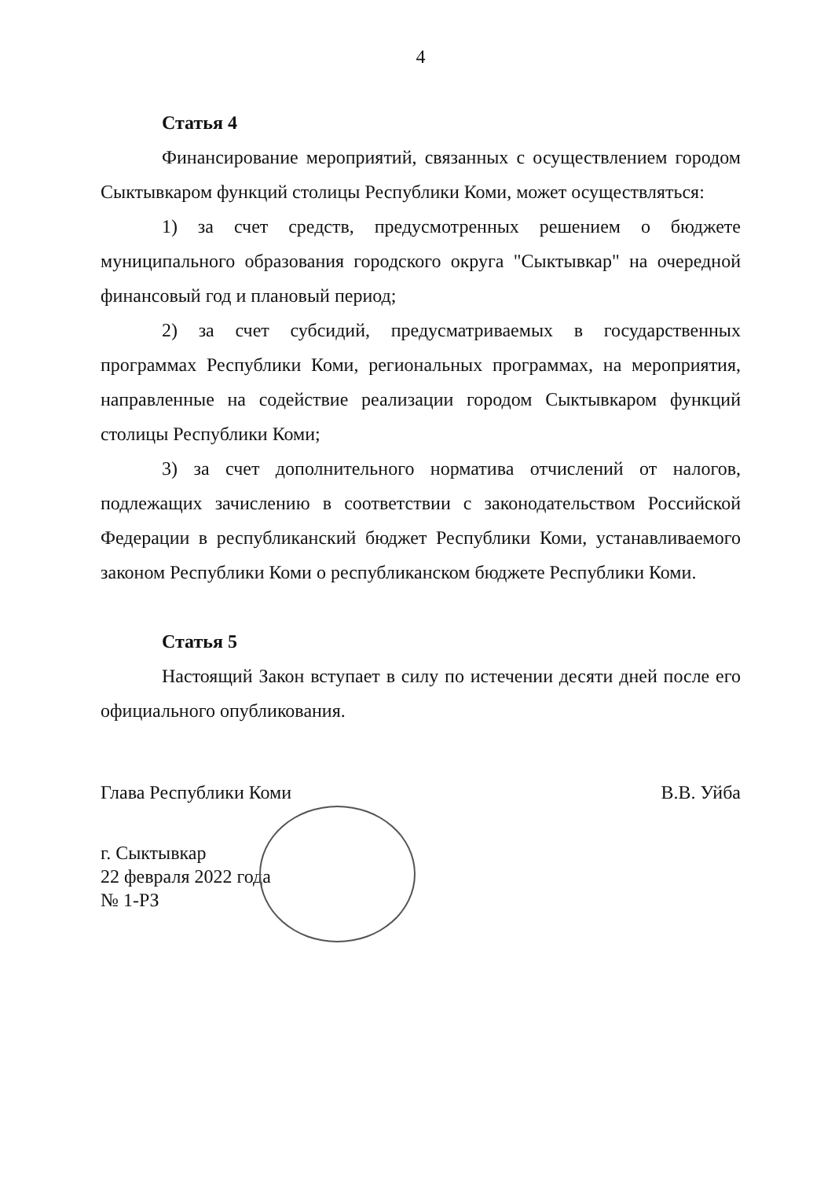4
Статья 4
Финансирование мероприятий, связанных с осуществлением городом Сыктывкаром функций столицы Республики Коми, может осуществляться:
1) за счет средств, предусмотренных решением о бюджете муниципального образования городского округа "Сыктывкар" на очередной финансовый год и плановый период;
2) за счет субсидий, предусматриваемых в государственных программах Республики Коми, региональных программах, на мероприятия, направленные на содействие реализации городом Сыктывкаром функций столицы Республики Коми;
3) за счет дополнительного норматива отчислений от налогов, подлежащих зачислению в соответствии с законодательством Российской Федерации в республиканский бюджет Республики Коми, устанавливаемого законом Республики Коми о республиканском бюджете Республики Коми.
Статья 5
Настоящий Закон вступает в силу по истечении десяти дней после его официального опубликования.
Глава Республики Коми В.В. Уйба
г. Сыктывкар
22 февраля 2022 года
№ 1-РЗ